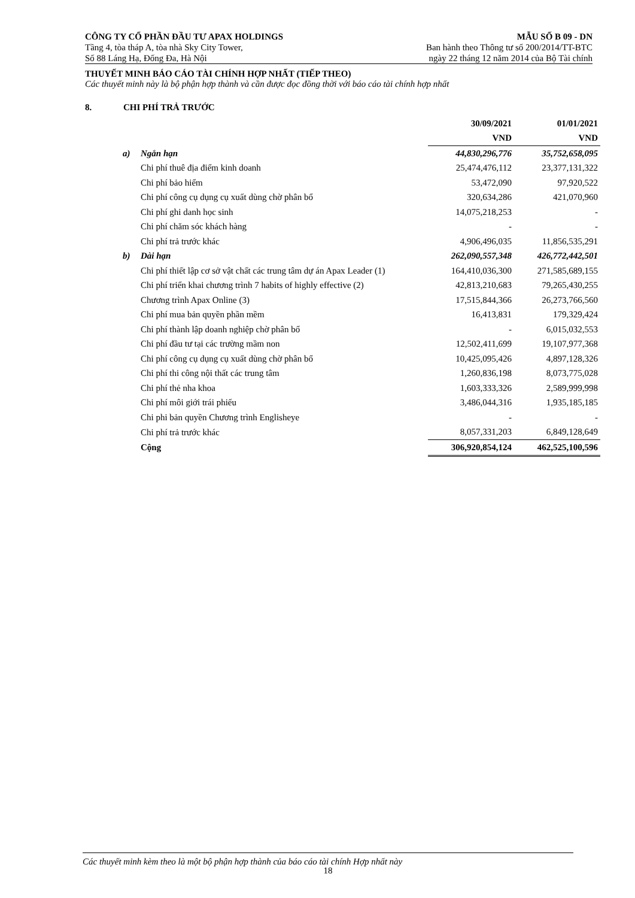CÔNG TY CỔ PHẦN ĐẦU TƯ APAX HOLDINGS MẪU SỐ B 09 - DN
Tầng 4, tòa tháp A, tòa nhà Sky City Tower, Ban hành theo Thông tư số 200/2014/TT-BTC
Số 88 Láng Hạ, Đống Đa, Hà Nội ngày 22 tháng 12 năm 2014 của Bộ Tài chính
THUYẾT MINH BÁO CÁO TÀI CHÍNH HỢP NHẤT (TIẾP THEO)
Các thuyết minh này là bộ phận hợp thành và cần được đọc đồng thời với báo cáo tài chính hợp nhất
8. CHI PHÍ TRẢ TRƯỚC
| | | | 30/09/2021 | 01/01/2021 |
| | | | VND | VND |
| | a) | Ngắn hạn | 44,830,296,776 | 35,752,658,095 |
| | | Chi phí thuê địa điểm kinh doanh | 25,474,476,112 | 23,377,131,322 |
| | | Chi phí bảo hiểm | 53,472,090 | 97,920,522 |
| | | Chi phí công cụ dụng cụ xuất dùng chờ phân bổ | 320,634,286 | 421,070,960 |
| | | Chi phí ghi danh học sinh | 14,075,218,253 | - |
| | | Chi phí chăm sóc khách hàng | - | - |
| | | Chi phí trả trước khác | 4,906,496,035 | 11,856,535,291 |
| | b) | Dài hạn | 262,090,557,348 | 426,772,442,501 |
| | | Chi phí thiết lập cơ sở vật chất các trung tâm dự án Apax Leader (1) | 164,410,036,300 | 271,585,689,155 |
| | | Chi phí triển khai chương trình 7 habits of highly effective (2) | 42,813,210,683 | 79,265,430,255 |
| | | Chương trình Apax Online (3) | 17,515,844,366 | 26,273,766,560 |
| | | Chi phí mua bản quyền phần mềm | 16,413,831 | 179,329,424 |
| | | Chi phí thành lập doanh nghiệp chờ phân bổ | - | 6,015,032,553 |
| | | Chi phí đầu tư tại các trường mầm non | 12,502,411,699 | 19,107,977,368 |
| | | Chi phí công cụ dụng cụ xuất dùng chờ phân bổ | 10,425,095,426 | 4,897,128,326 |
| | | Chi phí thi công nội thất các trung tâm | 1,260,836,198 | 8,073,775,028 |
| | | Chi phí thẻ nha khoa | 1,603,333,326 | 2,589,999,998 |
| | | Chi phí môi giới trái phiếu | 3,486,044,316 | 1,935,185,185 |
| | | Chi phi bản quyền Chương trình Englisheye | - | - |
| | | Chi phí trả trước khác | 8,057,331,203 | 6,849,128,649 |
| | | Cộng | 306,920,854,124 | 462,525,100,596 |
Các thuyết minh kèm theo là một bộ phận hợp thành của báo cáo tài chính Hợp nhất này
18